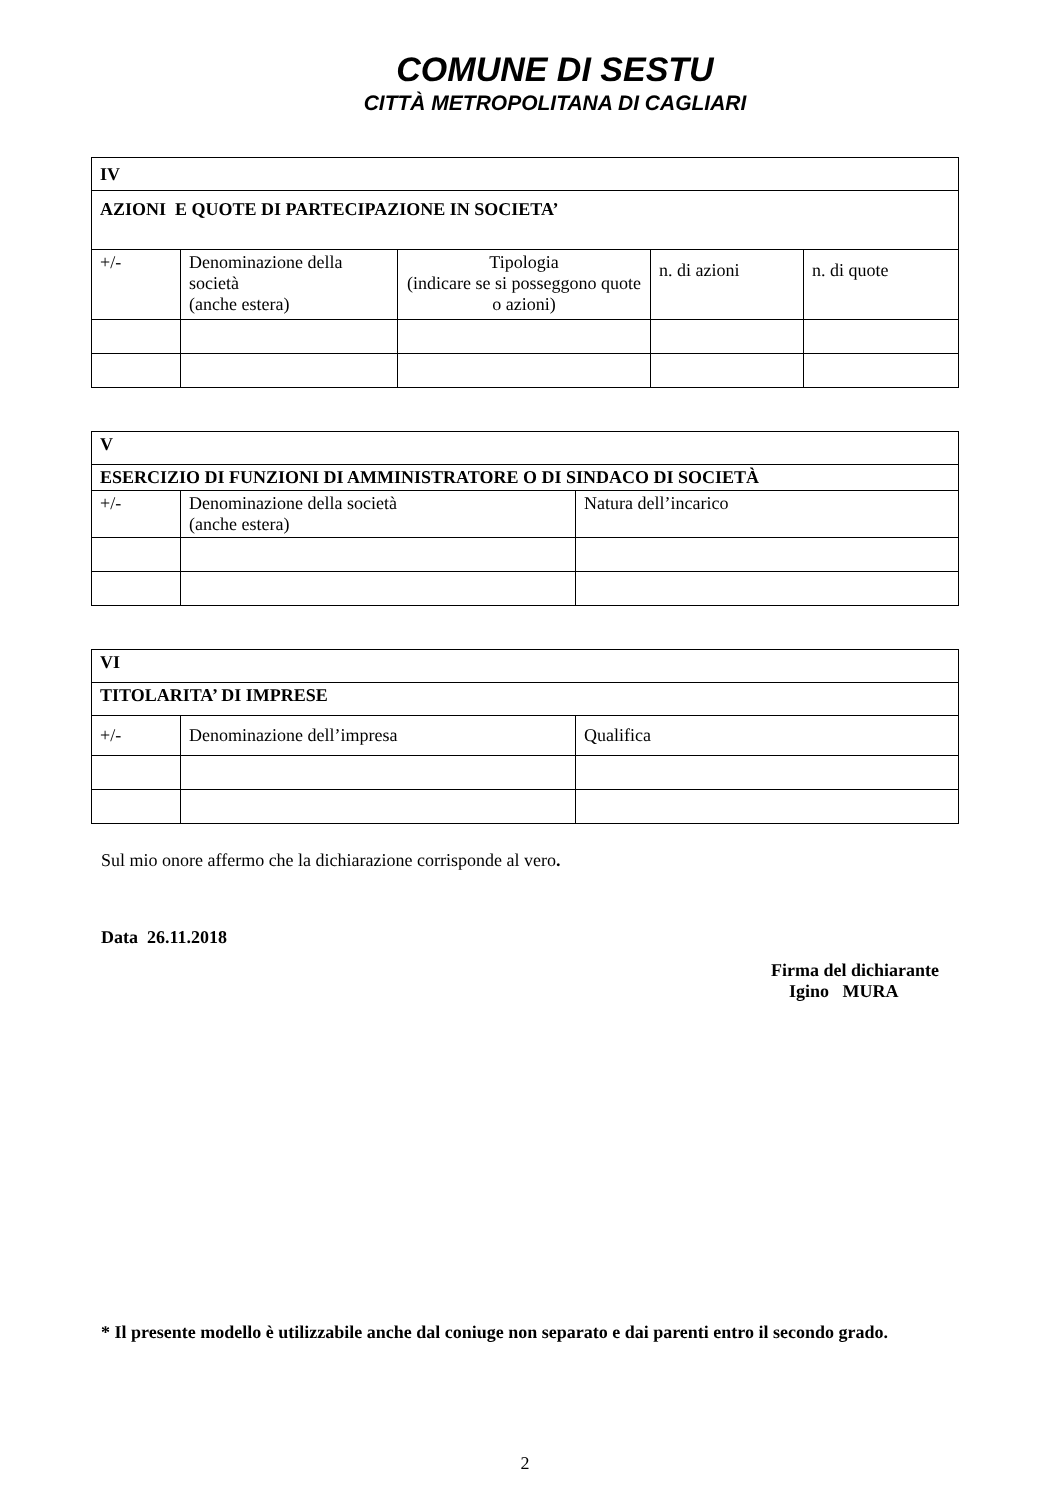COMUNE DI SESTU
CITTÀ METROPOLITANA DI CAGLIARI
| IV | | | | |
| --- | --- | --- | --- | --- |
| AZIONI E QUOTE DI PARTECIPAZIONE IN SOCIETA’ | | | | |
| +/- | Denominazione della società (anche estera) | Tipologia (indicare se si posseggono quote o azioni) | n. di azioni | n. di quote |
| V | | |
| --- | --- | --- |
| ESERCIZIO DI FUNZIONI DI AMMINISTRATORE O DI SINDACO DI SOCIETÀ | | |
| +/- | Denominazione della società (anche estera) | Natura dell’incarico |
| VI | | |
| --- | --- | --- |
| TITOLARITA’ DI IMPRESE | | |
| +/- | Denominazione dell’impresa | Qualifica |
Sul mio onore affermo che la dichiarazione corrisponde al vero.
Data 26.11.2018
Firma del dichiarante
Igino MURA
* Il presente modello è utilizzabile anche dal coniuge non separato e dai parenti entro il secondo grado.
2